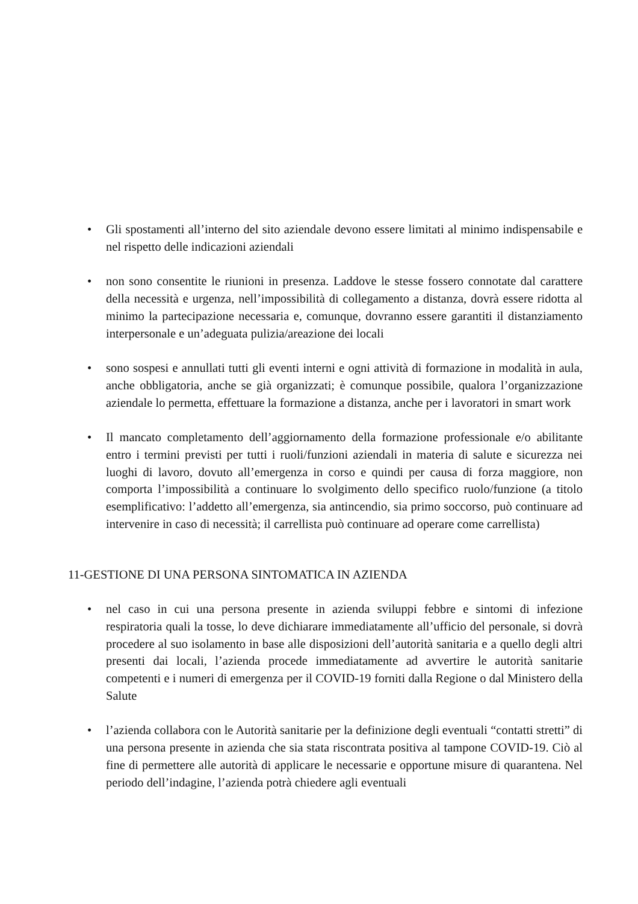• Gli spostamenti all’interno del sito aziendale devono essere limitati al minimo indispensabile e nel rispetto delle indicazioni aziendali
• non sono consentite le riunioni in presenza. Laddove le stesse fossero connotate dal carattere della necessità e urgenza, nell’impossibilità di collegamento a distanza, dovrà essere ridotta al minimo la partecipazione necessaria e, comunque, dovranno essere garantiti il distanziamento interpersonale e un’adeguata pulizia/areazione dei locali
• sono sospesi e annullati tutti gli eventi interni e ogni attività di formazione in modalità in aula, anche obbligatoria, anche se già organizzati; è comunque possibile, qualora l’organizzazione aziendale lo permetta, effettuare la formazione a distanza, anche per i lavoratori in smart work
• Il mancato completamento dell’aggiornamento della formazione professionale e/o abilitante entro i termini previsti per tutti i ruoli/funzioni aziendali in materia di salute e sicurezza nei luoghi di lavoro, dovuto all’emergenza in corso e quindi per causa di forza maggiore, non comporta l’impossibilità a continuare lo svolgimento dello specifico ruolo/funzione (a titolo esemplificativo: l’addetto all’emergenza, sia antincendio, sia primo soccorso, può continuare ad intervenire in caso di necessità; il carrellista può continuare ad operare come carrellista)
11-GESTIONE DI UNA PERSONA SINTOMATICA IN AZIENDA
• nel caso in cui una persona presente in azienda sviluppi febbre e sintomi di infezione respiratoria quali la tosse, lo deve dichiarare immediatamente all’ufficio del personale, si dovrà procedere al suo isolamento in base alle disposizioni dell’autorità sanitaria e a quello degli altri presenti dai locali, l’azienda procede immediatamente ad avvertire le autorità sanitarie competenti e i numeri di emergenza per il COVID-19 forniti dalla Regione o dal Ministero della Salute
• l’azienda collabora con le Autorità sanitarie per la definizione degli eventuali “contatti stretti” di una persona presente in azienda che sia stata riscontrata positiva al tampone COVID-19. Ciò al fine di permettere alle autorità di applicare le necessarie e opportune misure di quarantena. Nel periodo dell’indagine, l’azienda potrà chiedere agli eventuali